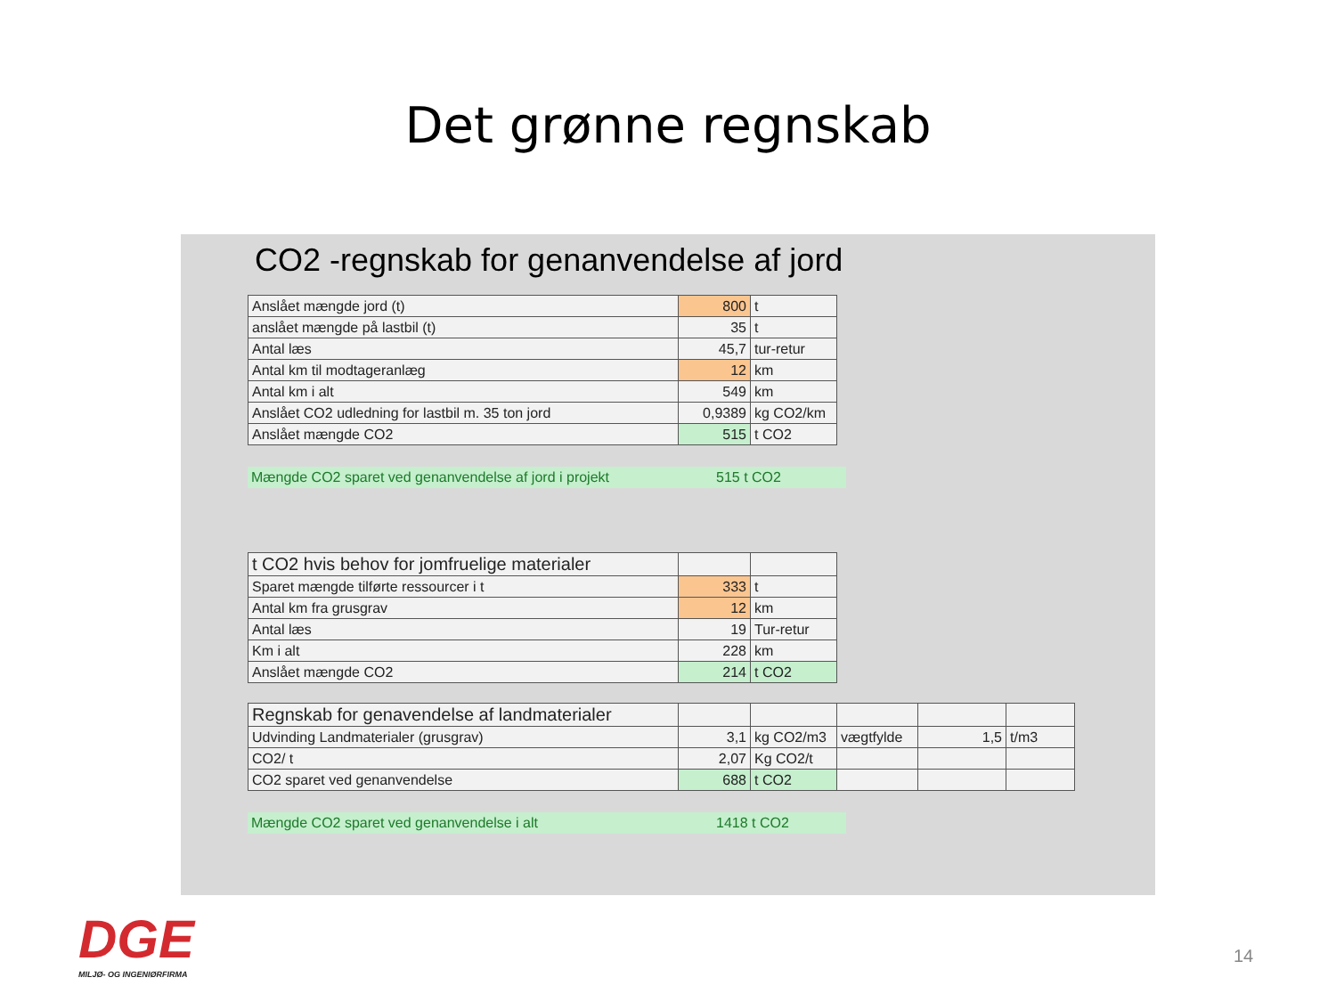Det grønne regnskab
CO2 -regnskab for genanvendelse af jord
| Anslået mængde jord (t) | 800 | t |
| anslået mængde på lastbil (t) | 35 | t |
| Antal læs | 45,7 | tur-retur |
| Antal km til modtageranlæg | 12 | km |
| Antal km i alt | 549 | km |
| Anslået CO2 udledning for lastbil m. 35 ton jord | 0,9389 | kg CO2/km |
| Anslået mængde CO2 | 515 | t CO2 |
Mængde CO2 sparet ved genanvendelse af jord i projekt 515 t CO2
| t CO2 hvis behov for jomfruelige materialer | | |
| Sparet mængde tilførte ressourcer i t | 333 | t |
| Antal km fra grusgrav | 12 | km |
| Antal læs | 19 | Tur-retur |
| Km i alt | 228 | km |
| Anslået mængde CO2 | 214 | t CO2 |
| Regnskab for genavendelse af landmaterialer | | | | | |
| Udvinding Landmaterialer (grusgrav) | 3,1 | kg CO2/m3 | vægtfylde | 1,5 | t/m3 |
| CO2/ t | 2,07 | Kg CO2/t | | | |
| CO2 sparet ved genanvendelse | 688 | t CO2 | | | |
Mængde CO2 sparet ved genanvendelse i alt 1418 t CO2
DGE
MILJØ- OG INGENIØRFIRMA
14